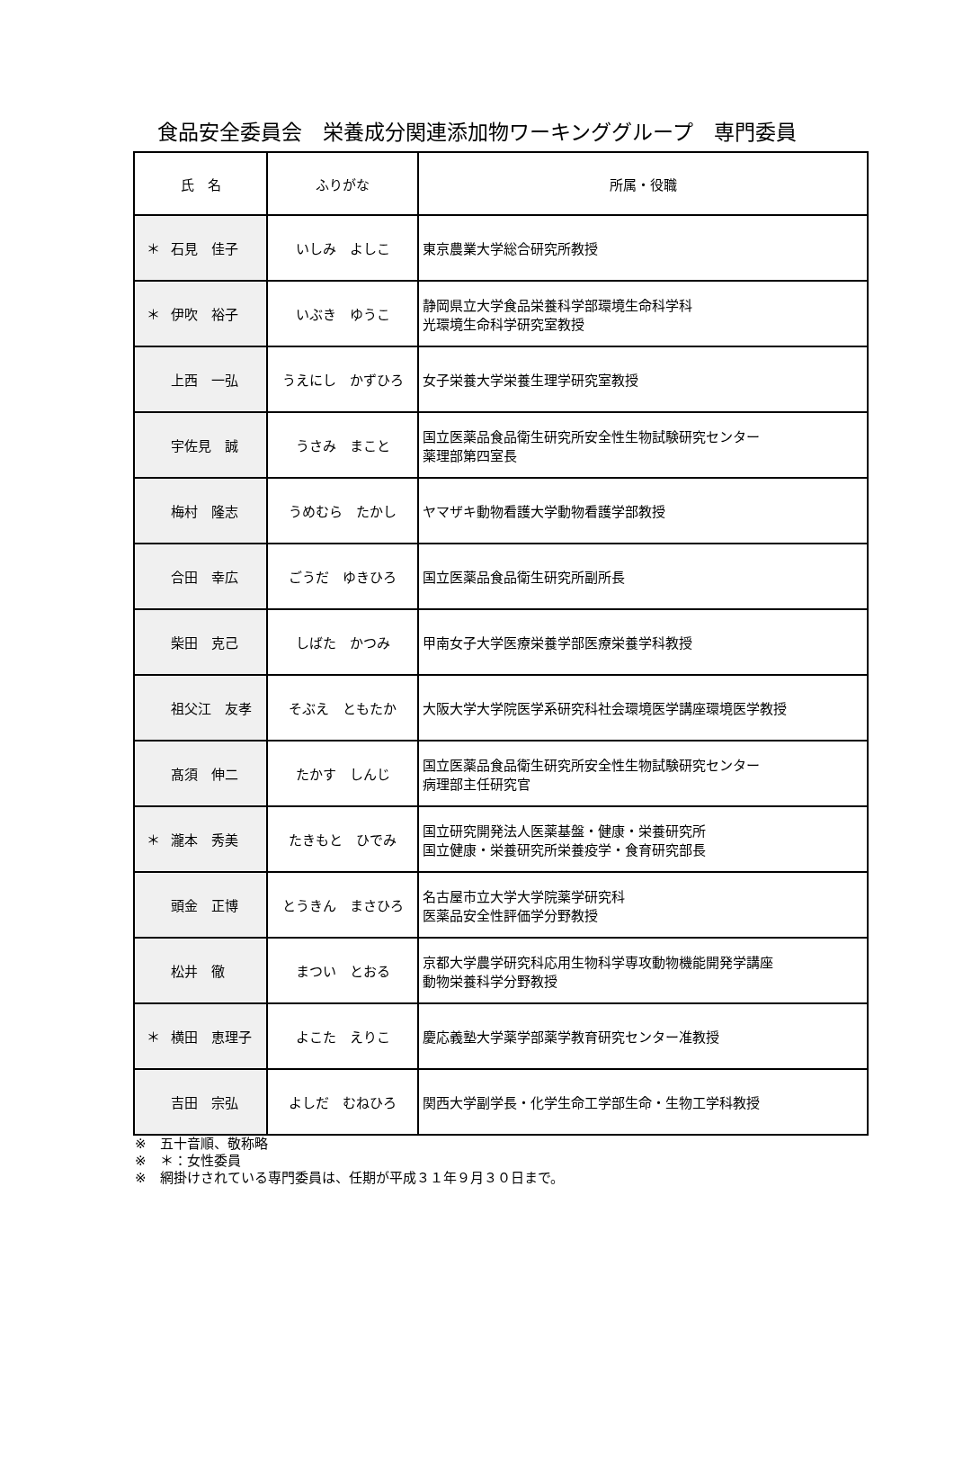食品安全委員会　栄養成分関連添加物ワーキンググループ　専門委員
| 氏 名 | ふりがな | 所属・役職 |
| --- | --- | --- |
| ＊ 石見 佳子 | いしみ よしこ | 東京農業大学総合研究所教授 |
| ＊ 伊吹 裕子 | いぶき ゆうこ | 静岡県立大学食品栄養科学部環境生命科学科 光環境生命科学研究室教授 |
| 上西 一弘 | うえにし かずひろ | 女子栄養大学栄養生理学研究室教授 |
| 宇佐見 誠 | うさみ まこと | 国立医薬品食品衛生研究所安全性生物試験研究センター 薬理部第四室長 |
| 梅村 隆志 | うめむら たかし | ヤマザキ動物看護大学動物看護学部教授 |
| 合田 幸広 | ごうだ ゆきひろ | 国立医薬品食品衛生研究所副所長 |
| 柴田 克己 | しばた かつみ | 甲南女子大学医療栄養学部医療栄養学科教授 |
| 祖父江 友孝 | そぶえ ともたか | 大阪大学大学院医学系研究科社会環境医学講座環境医学教授 |
| 髙須 伸二 | たかす しんじ | 国立医薬品食品衛生研究所安全性生物試験研究センター 病理部主任研究官 |
| ＊ 瀧本 秀美 | たきもと ひでみ | 国立研究開発法人医薬基盤・健康・栄養研究所 国立健康・栄養研究所栄養疫学・食育研究部長 |
| 頭金 正博 | とうきん まさひろ | 名古屋市立大学大学院薬学研究科 医薬品安全性評価学分野教授 |
| 松井 徹 | まつい とおる | 京都大学農学研究科応用生物科学専攻動物機能開発学講座 動物栄養科学分野教授 |
| ＊ 横田 恵理子 | よこた えりこ | 慶応義塾大学薬学部薬学教育研究センター准教授 |
| 吉田 宗弘 | よしだ むねひろ | 関西大学副学長・化学生命工学部生命・生物工学科教授 |
※　五十音順、敬称略
※　＊：女性委員
※　網掛けされている専門委員は、任期が平成３１年９月３０日まで。